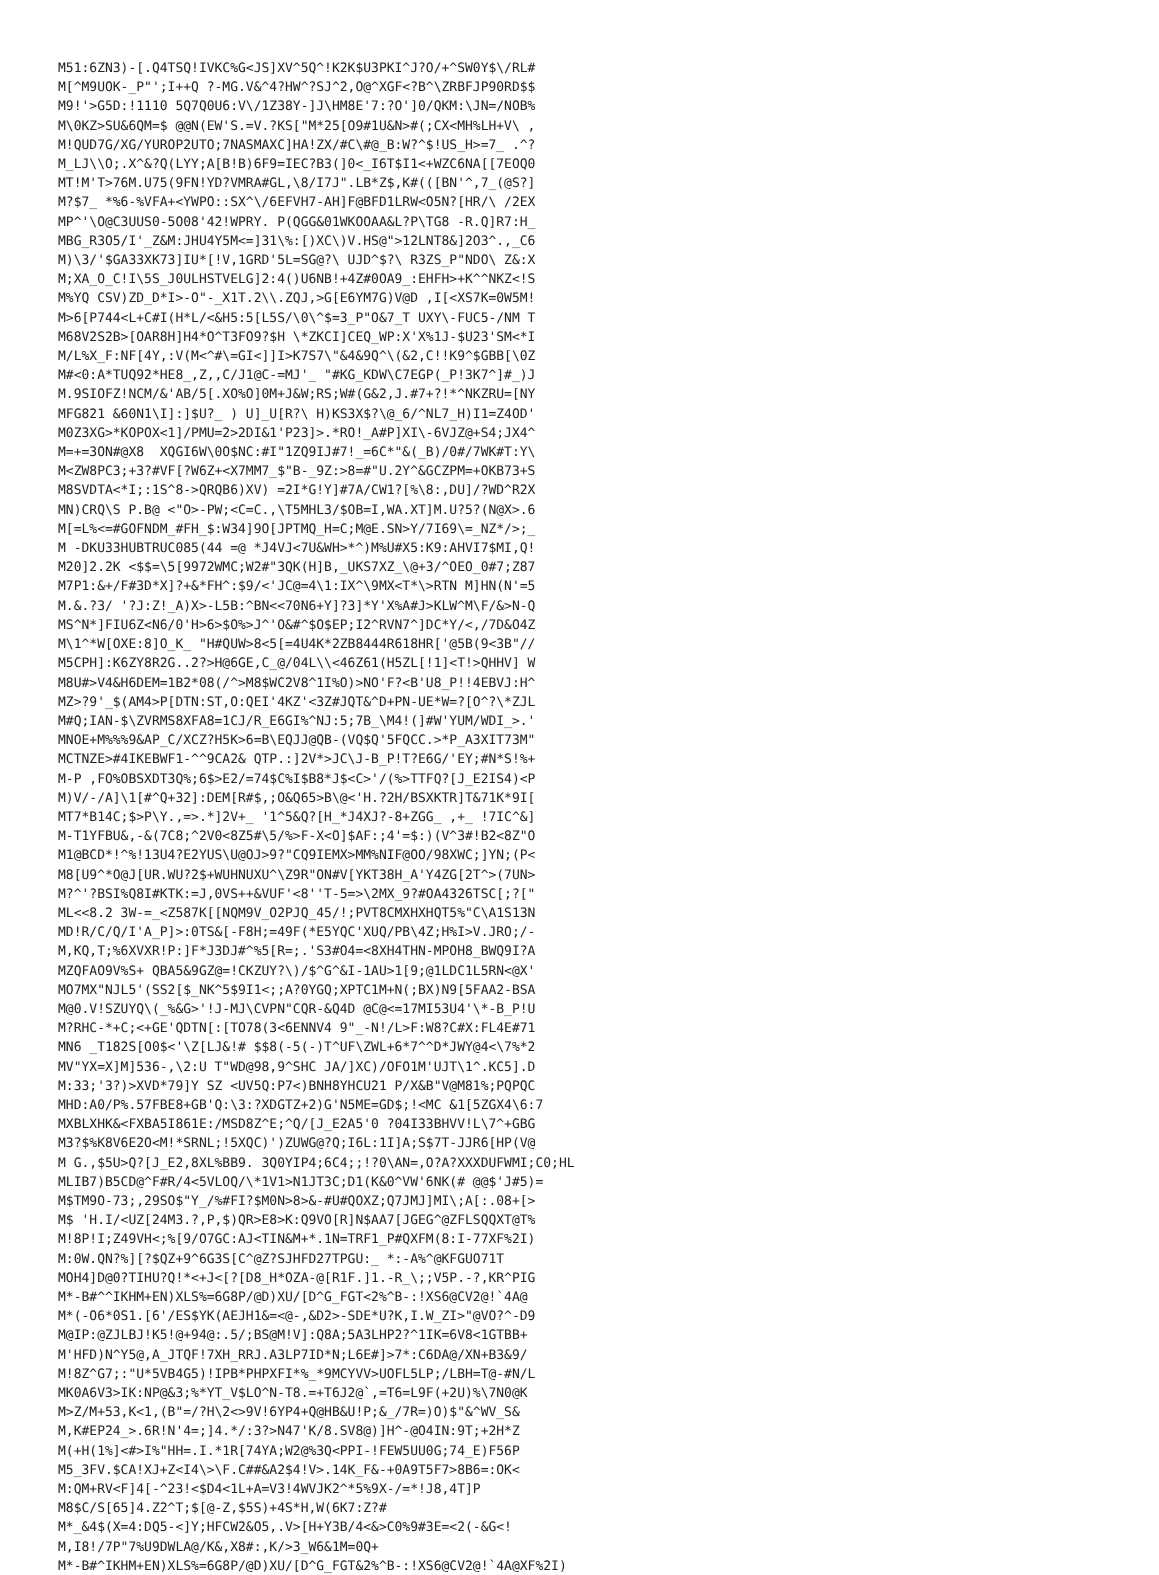M51:6ZN3)-[.Q4TSQ!IVKC%G<JS]XV^5Q^!K2K$U3PKI^J?O/+^SW0Y$\/RL#
M[^M9UOK-_P"';I++Q ?-MG.V&^4?HW^?SJ^2,O@^XGF<?B^\ZRBFJP90RD$$
M9!'>G5D:!1110 5Q7Q0U6:V\/1Z38Y-]J\HM8E'7:?O']0/QKM:\JN=/NOB%
M\0KZ>SU&6QM=$ @@N(EW'S.=V.?KS["M*25[O9#1U&N>#(;CX<MH%LH+V\ ,
M!QUD7G/XG/YUROP2UTO;7NASMAXC]HA!ZX/#C\#@_B:W?^$!US_H>=7_ .^?
M_LJ\\O;.X^&?Q(LYY;A[B!B)6F9=IEC?B3(]0<_I6T$I1<+WZC6NA[[7EOQ0
MT!M'T>76M.U75(9FN!YD?VMRA#GL,\8/I7J".LB*Z$,K#(([BN'^,7_(@S?]
M?$7_ *%6-%VFA+<YWPO::SX^\/6EFVH7-AH]F@BFD1LRW<O5N?[HR/\ /2EX
MP^'\O@C3UUS0-5O08'42!WPRY. P(QGG&01WKOOAA&L?P\TG8 -R.Q]R7:H_
MBG_R3O5/I'_Z&M:JHU4Y5M<=]31\%:[)XC\)V.HS@">12LNT8&]2O3^.,_C6
M)\3/'$GA33XK73]IU*[!V,1GRD'5L=SG@?\ UJD^$?\ R3ZS_P"NDO\ Z&:X
M;XA_O_C!I\5S_J0ULHSTVELG]2:4()U6NB!+4Z#0OA9_:EHFH>+K^^NKZ<!S
M%YQ CSV)ZD_D*I>-O"-_X1T.2\\.ZQJ,>G[E6YM7G)V@D ,I[<XS7K=0W5M!
M>6[P744<L+C#I(H*L/<&H5:5[L5S/\0\^$=3_P"O&7_T UXY\-FUC5-/NM T
M68V2S2B>[OAR8H]H4*O^T3FO9?$H \*ZKCI]CEQ_WP:X'X%1J-$U23'SM<*I
M/L%X_F:NF[4Y,:V(M<^#\=GI<]]I>K7S7\"&4&9Q^\(&2,C!!K9^$GBB[\0Z
M#<0:A*TUQ92*HE8_,Z,,C/J1@C-=MJ'_ "#KG_KDW\C7EGP(_P!3K7^]#_)J
M.9SIOFZ!NCM/&'AB/5[.XO%O]0M+J&W;RS;W#(G&2,J.#7+?!*^NKZRU=[NY
MFG821 &60N1\I]:]$U?_ ) U]_U[R?\ H)KS3X$?\@_6/^NL7_H)I1=Z4OD'
M0Z3XG>*KOPOX<1]/PMU=2>2DI&1'P23]>.*RO!_A#P]XI\-6VJZ@+S4;JX4^
M=+=3ON#@X8  XQGI6W\0O$NC:#I"1ZQ9IJ#7!_=6C*"&(_B)/0#/7WK#T:Y\
M<ZW8PC3;+3?#VF[?W6Z+<X7MM7_$"B-_9Z:>8=#"U.2Y^&GCZPM=+OKB73+S
M8SVDTA<*I;:1S^8->QRQB6)XV) =2I*G!Y]#7A/CW1?[%\8:,DU]/?WD^R2X
MN)CRQ\S P.B@ <"O>-PW;<C=C.,\T5MHL3/$OB=I,WA.XT]M.U?5?(N@X>.6
M[=L%<=#GOFNDM_#FH_$:W34]9O[JPTMQ_H=C;M@E.SN>Y/7I69\=_NZ*/>;_
M -DKU33HUBTRUC085(44 =@ *J4VJ<7U&WH>*^)M%U#X5:K9:AHVI7$MI,Q!
M20]2.2K <$$=\5[9972WMC;W2#"3QK(H]B,_UKS7XZ_\@+3/^OEO_0#7;Z87
M7P1:&+/F#3D*X]?+&*FH^:$9/<'JC@=4\1:IX^\9MX<T*\>RTN M]HN(N'=5
M.&.?3/ '?J:Z!_A)X>-L5B:^BN<<70N6+Y]?3]*Y'X%A#J>KLW^M\F/&>N-Q
MS^N*]FIU6Z<N6/0'H>6>$O%>J^'O&#^$O$EP;I2^RVN7^]DC*Y/<,/7D&O4Z
M\1^*W[OXE:8]O_K_ "H#QUW>8<5[=4U4K*2ZB8444R618HR['@5B(9<3B"//
M5CPH]:K6ZY8R2G..2?>H@6GE,C_@/04L\\<46Z61(H5ZL[!1]<T!>QHHV] W
M8U#>V4&H6DEM=1B2*08(/^>M8$WC2V8^1I%O)>NO'F?<B'U8_P!!4EBVJ:H^
MZ>?9'_$(AM4>P[DTN:ST,O:QEI'4KZ'<3Z#JQT&^D+PN-UE*W=?[O^?\*ZJL
M#Q;IAN-$\ZVRMS8XFA8=1CJ/R_E6GI%^NJ:5;7B_\M4!(]#W'YUM/WDI_>.'
MNOE+M%%%9&AP_C/XCZ?H5K>6=B\EQJJ@QB-(VQ$Q'5FQCC.>*P_A3XIT73M"
MCTNZE>#4IKEBWF1-^^9CA2& QTP.:]2V*>JC\J-B_P!T?E6G/'EY;#N*S!%+
M-P ,FO%OBSXDT3Q%;6$>E2/=74$C%I$B8*J$<C>'/(%>TTFQ?[J_E2IS4)<P
M)V/-/A]\1[#^Q+32]:DEM[R#$,;O&Q65>B\@<'H.?2H/BSXKTR]T&71K*9I[
MT7*B14C;$>P\Y.,=>.*]2V+_ '1^5&Q?[H_*J4XJ?-8+ZGG_ ,+_ !7IC^&]
M-T1YFBU&,-&(7C8;^2V0<8Z5#\5/%>F-X<O]$AF:;4'=$:)(V^3#!B2<8Z"O
M1@BCD*!^%!13U4?E2YUS\U@OJ>9?"CQ9IEMX>MM%NIF@OO/98XWC;]YN;(P<
M8[U9^*O@J[UR.WU?2$+WUHNUXU^\Z9R"ON#V[YKT38H_A'Y4ZG[2T^>(7UN>
M?^'?BSI%Q8I#KTK:=J,0VS++&VUF'<8''T-5=>\2MX_9?#OA4326TSC[;?["
ML<<8.2 3W-=_<Z587K[[NQM9V_O2PJQ_45/!;PVT8CMXHXHQT5%"C\A1S13N
MD!R/C/Q/I'A_P]>:0TS&[-F8H;=49F(*E5YQC'XUQ/PB\4Z;H%I>V.JRO;/-
M,KQ,T;%6XVXR!P:]F*J3DJ#^%5[R=;.'S3#O4=<8XH4THN-MPOH8_BWQ9I?A
MZQFAO9V%S+ QBA5&9GZ@=!CKZUY?\)/$^G^&I-1AU>1[9;@1LDC1L5RN<@X'
MO7MX"NJL5'(SS2[$_NK^5$9I1<;;A?0YGQ;XPTC1M+N(;BX)N9[5FAA2-BSA
M@0.V!SZUYQ\(_%&G>'!J-MJ\CVPN"CQR-&Q4D @C@<=17MI53U4'\*-B_P!U
M?RHC-*+C;<+GE'QDTN[:[TO78(3<6ENNV4 9"_-N!/L>F:W8?C#X:FL4E#71
MN6 _T182S[O0$<'\Z[LJ&!# $$8(-5(-)T^UF\ZWL+6*7^^D*JWY@4<\7%*2
MV"YX=X]M]536-,\2:U T"WD@98,9^SHC JA/]XC)/OFO1M'UJT\1^.KC5].D
M:33;'3?)>XVD*79]Y SZ <UV5Q:P7<)BNH8YHCU21 P/X&B"V@M81%;PQPQC
MHD:A0/P%.57FBE8+GB'Q:\3:?XDGTZ+2)G'N5ME=GD$;!<MC &1[5ZGX4\6:7
MXBLXHK&<FXBA5I861E:/MSD8Z^E;^Q/[J_E2A5'0 ?04I33BHVV!L\7^+GBG
M3?$%K8V6E2O<M!*SRNL;!5XQC)')ZUWG@?Q;I6L:1I]A;S$7T-JJR6[HP(V@
M G.,$5U>Q?[J_E2,8XL%BB9. 3Q0YIP4;6C4;;!?0\AN=,O?A?XXXDUFWMI;C0;HL
MLIB7)B5CD@^F#R/4<5VLOQ/\*1V1>N1JT3C;D1(K&0^VW'6NK(# @@$'J#5)=
M$TM9O-73;,29SO$"Y_/%#FI?$M0N>8>&-#U#QOXZ;Q7JMJ]MI\;A[:.08+[>
M$ 'H.I/<UZ[24M3.?,P,$)QR>E8>K:Q9VO[R]N$AA7[JGEG^@ZFLSQQXT@T%
M!8P!I;Z49VH<;%[9/O7GC:AJ<TIN&M+*.1N=TRF1_P#QXFM(8:I-77XF%2I)
M:0W.QN?%][?$QZ+9^6G3S[C^@Z?SJHFD27TPGU:_ *:-A%^@KFGUO71T
MOH4]D@0?TIHU?Q!*<+J<[?[D8_H*OZA-@[R1F.]1.-R_\;;V5P.-?,KR^PIG
M*-B#^^IKHM+EN)XLS%=6G8P/@D)XU/[D^G_FGT<2%^B-:!XS6@CV2@!`4A@
M*(-O6*0S1.[6'/ES$YK(AEJH1&=<@-,&D2>-SDE*U?K,I.W_ZI>"@VO?^-D9
M@IP:@ZJLBJ!K5!@+94@:.5/;BS@M!V]:Q8A;5A3LHP2?^1IK=6V8<1GTBB+
M'HFD)N^Y5@,A_JTQF!7XH_RRJ.A3LP7ID*N;L6E#]>7*:C6DA@/XN+B3&9/
M!8Z^G7;:"U*5VB4G5)!IPB*PHPXFI*%_*9MCYVV>UOFL5LP;/LBH=T@-#N/L
MK0A6V3>IK:NP@&3;%*YT_V$LO^N-T8.=+T6J2@`,=T6=L9F(+2U)%\7N0@K
M>Z/M+53,K<1,(B"=/?H\2<>9V!6YP4+Q@HB&U!P;&_/7R=)O)$"&^WV_S&
M,K#EP24_>.6R!N'4=;]4.*/:3?>N47'K/8.SV8@)]H^-@O4IN:9T;+2H*Z
M(+H(1%]<#>I%"HH=.I.*1R[74YA;W2@%3Q<PPI-!FEW5UU0G;74_E)F56P
M5_3FV.$CA!XJ+Z<I4\>\F.C##&A2$4!V>.14K_F&-+0A9T5F7>8B6=:OK<
M:QM+RV<F]4[-^23!<$D4<1L+A=V3!4WVJK2^*5%9X-/=*!J8,4T]P
M8$C/S[65]4.Z2^T;$[@-Z,$5S)+4S*H,W(6K7:Z?#
M*_&4$(X=4:DQ5-<]Y;HFCW2&O5,.V>[H+Y3B/4<&>C0%9#3E=<2(-&G<!
M,I8!/7P"7%U9DWLA@/K&,X8#:,K/>3_W6&1M=0Q+
M*-B#^IKHM+EN)XLS%=6G8P/@D)XU/[D^G_FGT&2%^B-:!XS6@CV2@!`4A@XF%2I)